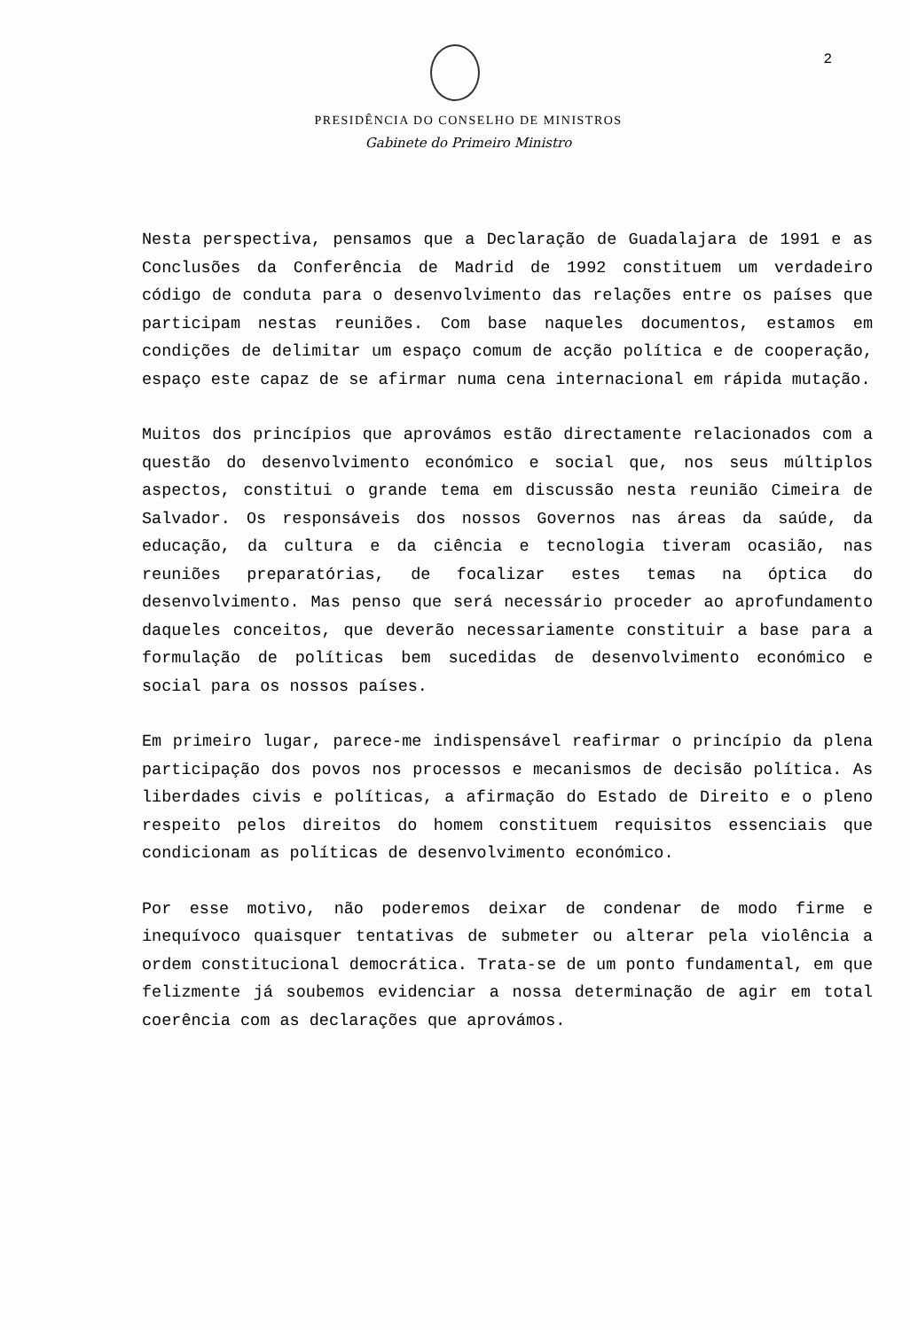2
PRESIDÊNCIA DO CONSELHO DE MINISTROS
Gabinete do Primeiro Ministro
Nesta perspectiva, pensamos que a Declaração de Guadalajara de 1991 e as Conclusões da Conferência de Madrid de 1992 constituem um verdadeiro código de conduta para o desenvolvimento das relações entre os países que participam nestas reuniões. Com base naqueles documentos, estamos em condições de delimitar um espaço comum de acção política e de cooperação, espaço este capaz de se afirmar numa cena internacional em rápida mutação.
Muitos dos princípios que aprovámos estão directamente relacionados com a questão do desenvolvimento económico e social que, nos seus múltiplos aspectos, constitui o grande tema em discussão nesta reunião Cimeira de Salvador. Os responsáveis dos nossos Governos nas áreas da saúde, da educação, da cultura e da ciência e tecnologia tiveram ocasião, nas reuniões preparatórias, de focalizar estes temas na óptica do desenvolvimento. Mas penso que será necessário proceder ao aprofundamento daqueles conceitos, que deverão necessariamente constituir a base para a formulação de políticas bem sucedidas de desenvolvimento económico e social para os nossos países.
Em primeiro lugar, parece-me indispensável reafirmar o princípio da plena participação dos povos nos processos e mecanismos de decisão política. As liberdades civis e políticas, a afirmação do Estado de Direito e o pleno respeito pelos direitos do homem constituem requisitos essenciais que condicionam as políticas de desenvolvimento económico.
Por esse motivo, não poderemos deixar de condenar de modo firme e inequívoco quaisquer tentativas de submeter ou alterar pela violência a ordem constitucional democrática. Trata-se de um ponto fundamental, em que felizmente já soubemos evidenciar a nossa determinação de agir em total coerência com as declarações que aprovámos.